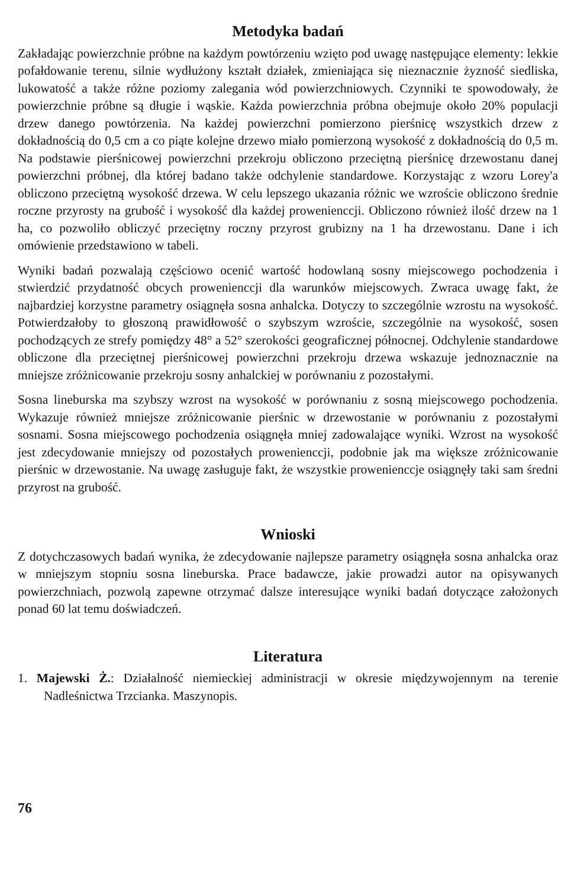Metodyka badań
Zakładając powierzchnie próbne na każdym powtórzeniu wzięto pod uwagę następujące elementy: lekkie pofałdowanie terenu, silnie wydłużony kształt działek, zmieniająca się nieznacznie żyzność siedliska, lukowatość a także różne poziomy zalegania wód powierzchniowych. Czynniki te spowodowały, że powierzchnie próbne są długie i wąskie. Każda powierzchnia próbna obejmuje około 20% populacji drzew danego powtórzenia. Na każdej powierzchni pomierzono pierśnicę wszystkich drzew z dokładnością do 0,5 cm a co piąte kolejne drzewo miało pomierzoną wysokość z dokładnością do 0,5 m. Na podstawie pierśnicowej powierzchni przekroju obliczono przeciętną pierśnicę drzewostanu danej powierzchni próbnej, dla której badano także odchylenie standardowe. Korzystając z wzoru Lorey'a obliczono przeciętną wysokość drzewa. W celu lepszego ukazania różnic we wzroście obliczono średnie roczne przyrosty na grubość i wysokość dla każdej prowenienccji. Obliczono również ilość drzew na 1 ha, co pozwoliło obliczyć przeciętny roczny przyrost grubizny na 1 ha drzewostanu. Dane i ich omówienie przedstawiono w tabeli.
Wyniki badań pozwalają częściowo ocenić wartość hodowlaną sosny miejscowego pochodzenia i stwierdzić przydatność obcych prowenienccji dla warunków miejscowych. Zwraca uwagę fakt, że najbardziej korzystne parametry osiągnęła sosna anhalcka. Dotyczy to szczególnie wzrostu na wysokość. Potwierdzałoby to głoszoną prawidłowość o szybszym wzroście, szczególnie na wysokość, sosen pochodzących ze strefy pomiędzy 48° a 52° szerokości geograficznej północnej. Odchylenie standardowe obliczone dla przeciętnej pierśnicowej powierzchni przekroju drzewa wskazuje jednoznacznie na mniejsze zróżnicowanie przekroju sosny anhalckiej w porównaniu z pozostałymi.
Sosna lineburska ma szybszy wzrost na wysokość w porównaniu z sosną miejscowego pochodzenia. Wykazuje również mniejsze zróżnicowanie pierśnic w drzewostanie w porównaniu z pozostałymi sosnami. Sosna miejscowego pochodzenia osiągnęła mniej zadowalające wyniki. Wzrost na wysokość jest zdecydowanie mniejszy od pozostałych prowenienccji, podobnie jak ma większe zróżnicowanie pierśnic w drzewostanie. Na uwagę zasługuje fakt, że wszystkie prowenienccje osiągnęły taki sam średni przyrost na grubość.
Wnioski
Z dotychczasowych badań wynika, że zdecydowanie najlepsze parametry osiągnęła sosna anhalcka oraz w mniejszym stopniu sosna lineburska. Prace badawcze, jakie prowadzi autor na opisywanych powierzchniach, pozwolą zapewne otrzymać dalsze interesujące wyniki badań dotyczące założonych ponad 60 lat temu doświadczeń.
Literatura
1. Majewski Ż.: Działalność niemieckiej administracji w okresie międzywojennym na terenie Nadleśnictwa Trzcianka. Maszynopis.
76